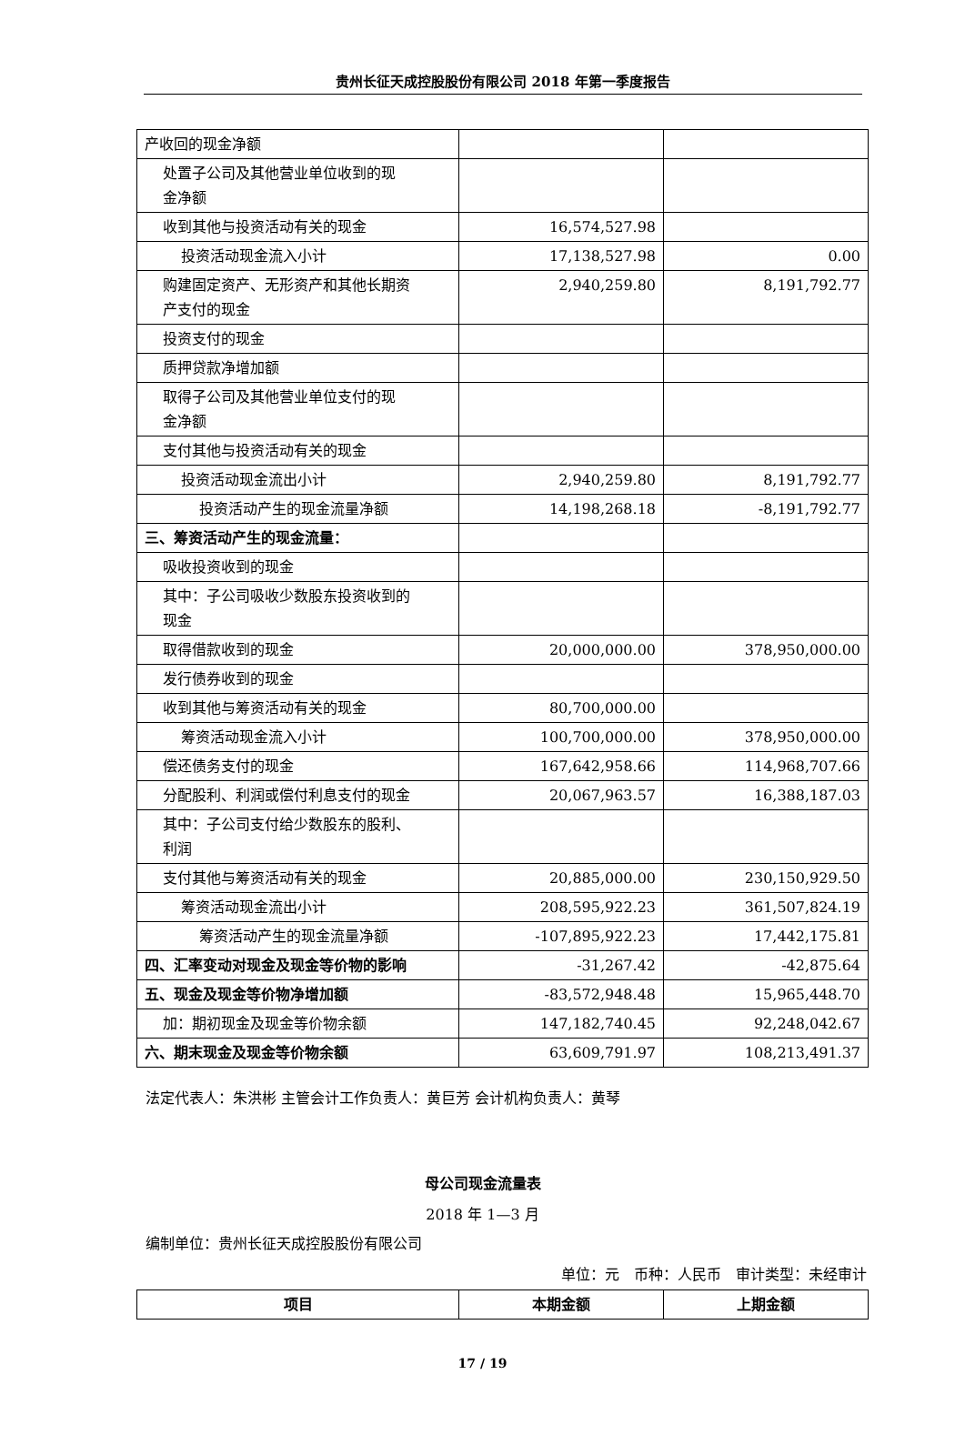贵州长征天成控股股份有限公司 2018 年第一季度报告
| 产收回的现金净额 | | |
| 处置子公司及其他营业单位收到的现 金净额 | | |
| 收到其他与投资活动有关的现金 | 16,574,527.98 | |
| 投资活动现金流入小计 | 17,138,527.98 | 0.00 |
| 购建固定资产、无形资产和其他长期资 产支付的现金 | 2,940,259.80 | 8,191,792.77 |
| 投资支付的现金 | | |
| 质押贷款净增加额 | | |
| 取得子公司及其他营业单位支付的现 金净额 | | |
| 支付其他与投资活动有关的现金 | | |
| 投资活动现金流出小计 | 2,940,259.80 | 8,191,792.77 |
| 投资活动产生的现金流量净额 | 14,198,268.18 | -8,191,792.77 |
| 三、筹资活动产生的现金流量： | | |
| 吸收投资收到的现金 | | |
| 其中：子公司吸收少数股东投资收到的 现金 | | |
| 取得借款收到的现金 | 20,000,000.00 | 378,950,000.00 |
| 发行债券收到的现金 | | |
| 收到其他与筹资活动有关的现金 | 80,700,000.00 | |
| 筹资活动现金流入小计 | 100,700,000.00 | 378,950,000.00 |
| 偿还债务支付的现金 | 167,642,958.66 | 114,968,707.66 |
| 分配股利、利润或偿付利息支付的现金 | 20,067,963.57 | 16,388,187.03 |
| 其中：子公司支付给少数股东的股利、 利润 | | |
| 支付其他与筹资活动有关的现金 | 20,885,000.00 | 230,150,929.50 |
| 筹资活动现金流出小计 | 208,595,922.23 | 361,507,824.19 |
| 筹资活动产生的现金流量净额 | -107,895,922.23 | 17,442,175.81 |
| 四、汇率变动对现金及现金等价物的影响 | -31,267.42 | -42,875.64 |
| 五、现金及现金等价物净增加额 | -83,572,948.48 | 15,965,448.70 |
| 加：期初现金及现金等价物余额 | 147,182,740.45 | 92,248,042.67 |
| 六、期末现金及现金等价物余额 | 63,609,791.97 | 108,213,491.37 |
法定代表人：朱洪彬 主管会计工作负责人：黄巨芳 会计机构负责人：黄琴
母公司现金流量表
2018 年 1—3 月
编制单位：贵州长征天成控股股份有限公司
单位：元　币种：人民币　审计类型：未经审计
| 项目 | 本期金额 | 上期金额 |
| --- | --- | --- |
17 / 19